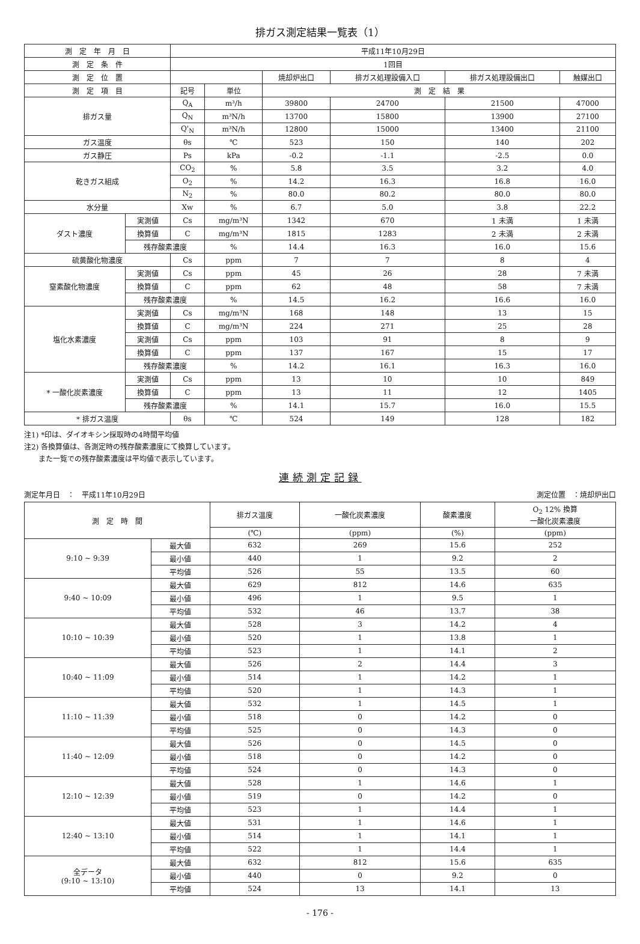排ガス測定結果一覧表（1）
| 測 定 年 月 日 | | 平成11年10月29日 | | | | | |
| --- | --- | --- | --- | --- | --- | --- | --- |
| 測 定 条 件 | | 1回目 | | | | | |
| 測 定 位 置 | | | | 焼却炉出口 | 排ガス処理設備入口 | 排ガス処理設備出口 | 触媒出口 |
| 測 定 項 目 | | 記号 | 単位 | 測 定 結 果 | | | |
| 排ガス量 | | Q<sub>A</sub> | m³/h | 39800 | 24700 | 21500 | 47000 |
| | | Q<sub>N</sub> | m³N/h | 13700 | 15800 | 13900 | 27100 |
| | | Q'<sub>N</sub> | m³N/h | 12800 | 15000 | 13400 | 21100 |
| ガス温度 | | θs | ℃ | 523 | 150 | 140 | 202 |
| ガス静圧 | | Ps | kPa | -0.2 | -1.1 | -2.5 | 0.0 |
| 乾きガス組成 | | CO<sub>2</sub> | % | 5.8 | 3.5 | 3.2 | 4.0 |
| | | O<sub>2</sub> | % | 14.2 | 16.3 | 16.8 | 16.0 |
| | | N<sub>2</sub> | % | 80.0 | 80.2 | 80.0 | 80.0 |
| 水分量 | | Xw | % | 6.7 | 5.0 | 3.8 | 22.2 |
| ダスト濃度 | 実測値 | Cs | mg/m³N | 1342 | 670 | 1 未満 | 1 未満 |
| | 換算値 | C | mg/m³N | 1815 | 1283 | 2 未満 | 2 未満 |
| | 残存酸素濃度 | | % | 14.4 | 16.3 | 16.0 | 15.6 |
| 硫黄酸化物濃度 | | Cs | ppm | 7 | 7 | 8 | 4 |
| 窒素酸化物濃度 | 実測値 | Cs | ppm | 45 | 26 | 28 | 7 未満 |
| | 換算値 | C | ppm | 62 | 48 | 58 | 7 未満 |
| | 残存酸素濃度 | | % | 14.5 | 16.2 | 16.6 | 16.0 |
| 塩化水素濃度 | 実測値 | Cs | mg/m³N | 168 | 148 | 13 | 15 |
| | 換算値 | C | mg/m³N | 224 | 271 | 25 | 28 |
| | 実測値 | Cs | ppm | 103 | 91 | 8 | 9 |
| | 換算値 | C | ppm | 137 | 167 | 15 | 17 |
| | 残存酸素濃度 | | % | 14.2 | 16.1 | 16.3 | 16.0 |
| * 一酸化炭素濃度 | 実測値 | Cs | ppm | 13 | 10 | 10 | 849 |
| | 換算値 | C | ppm | 13 | 11 | 12 | 1405 |
| | 残存酸素濃度 | | % | 14.1 | 15.7 | 16.0 | 15.5 |
| * 排ガス温度 | | θs | ℃ | 524 | 149 | 128 | 182 |
注1) *印は、ダイオキシン採取時の4時間平均値
注2) 各換算値は、各測定時の残存酸素濃度にて換算しています。
　　また一覧での残存酸素濃度は平均値で表示しています。
連続測定記録
測定年月日　：　平成11年10月29日 測定位置　：焼却炉出口
| 測 定 時 間 | | 排ガス温度 | 一酸化炭素濃度 | 酸素濃度 | O<sub>2</sub> 12% 換算 一酸化炭素濃度 |
| --- | --- | --- | --- | --- | --- |
| | | (℃) | (ppm) | (%) | (ppm) |
| 9:10 ~ 9:39 | 最大値 | 632 | 269 | 15.6 | 252 |
| | 最小値 | 440 | 1 | 9.2 | 2 |
| | 平均値 | 526 | 55 | 13.5 | 60 |
| 9:40 ~ 10:09 | 最大値 | 629 | 812 | 14.6 | 635 |
| | 最小値 | 496 | 1 | 9.5 | 1 |
| | 平均値 | 532 | 46 | 13.7 | 38 |
| 10:10 ~ 10:39 | 最大値 | 528 | 3 | 14.2 | 4 |
| | 最小値 | 520 | 1 | 13.8 | 1 |
| | 平均値 | 523 | 1 | 14.1 | 2 |
| 10:40 ~ 11:09 | 最大値 | 526 | 2 | 14.4 | 3 |
| | 最小値 | 514 | 1 | 14.2 | 1 |
| | 平均値 | 520 | 1 | 14.3 | 1 |
| 11:10 ~ 11:39 | 最大値 | 532 | 1 | 14.5 | 1 |
| | 最小値 | 518 | 0 | 14.2 | 0 |
| | 平均値 | 525 | 0 | 14.3 | 0 |
| 11:40 ~ 12:09 | 最大値 | 526 | 0 | 14.5 | 0 |
| | 最小値 | 518 | 0 | 14.2 | 0 |
| | 平均値 | 524 | 0 | 14.3 | 0 |
| 12:10 ~ 12:39 | 最大値 | 528 | 1 | 14.6 | 1 |
| | 最小値 | 519 | 0 | 14.2 | 0 |
| | 平均値 | 523 | 1 | 14.4 | 1 |
| 12:40 ~ 13:10 | 最大値 | 531 | 1 | 14.6 | 1 |
| | 最小値 | 514 | 1 | 14.1 | 1 |
| | 平均値 | 522 | 1 | 14.4 | 1 |
| 全データ (9:10 ~ 13:10) | 最大値 | 632 | 812 | 15.6 | 635 |
| | 最小値 | 440 | 0 | 9.2 | 0 |
| | 平均値 | 524 | 13 | 14.1 | 13 |
- 176 -